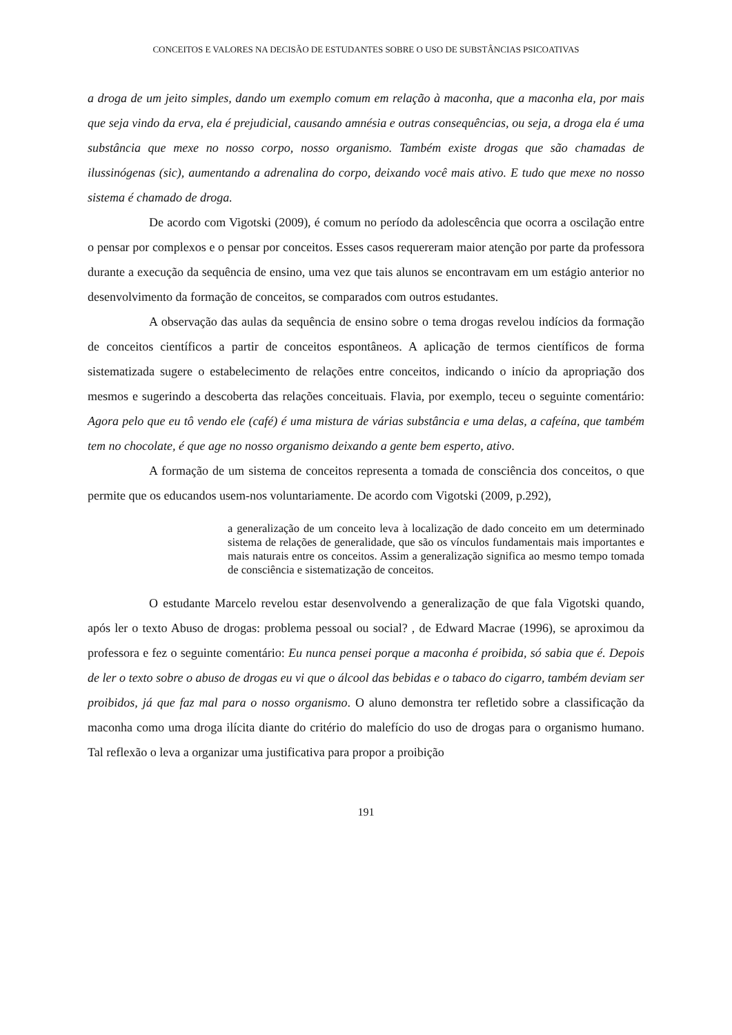CONCEITOS E VALORES NA DECISÃO DE ESTUDANTES SOBRE O USO DE SUBSTÂNCIAS PSICOATIVAS
a droga de um jeito simples, dando um exemplo comum em relação à maconha, que a maconha ela, por mais que seja vindo da erva, ela é prejudicial, causando amnésia e outras consequências, ou seja, a droga ela é uma substância que mexe no nosso corpo, nosso organismo. Também existe drogas que são chamadas de ilussinógenas (sic), aumentando a adrenalina do corpo, deixando você mais ativo. E tudo que mexe no nosso sistema é chamado de droga.
De acordo com Vigotski (2009), é comum no período da adolescência que ocorra a oscilação entre o pensar por complexos e o pensar por conceitos. Esses casos requereram maior atenção por parte da professora durante a execução da sequência de ensino, uma vez que tais alunos se encontravam em um estágio anterior no desenvolvimento da formação de conceitos, se comparados com outros estudantes.
A observação das aulas da sequência de ensino sobre o tema drogas revelou indícios da formação de conceitos científicos a partir de conceitos espontâneos. A aplicação de termos científicos de forma sistematizada sugere o estabelecimento de relações entre conceitos, indicando o início da apropriação dos mesmos e sugerindo a descoberta das relações conceituais. Flavia, por exemplo, teceu o seguinte comentário: Agora pelo que eu tô vendo ele (café) é uma mistura de várias substância e uma delas, a cafeína, que também tem no chocolate, é que age no nosso organismo deixando a gente bem esperto, ativo.
A formação de um sistema de conceitos representa a tomada de consciência dos conceitos, o que permite que os educandos usem-nos voluntariamente. De acordo com Vigotski (2009, p.292),
a generalização de um conceito leva à localização de dado conceito em um determinado sistema de relações de generalidade, que são os vínculos fundamentais mais importantes e mais naturais entre os conceitos. Assim a generalização significa ao mesmo tempo tomada de consciência e sistematização de conceitos.
O estudante Marcelo revelou estar desenvolvendo a generalização de que fala Vigotski quando, após ler o texto Abuso de drogas: problema pessoal ou social? , de Edward Macrae (1996), se aproximou da professora e fez o seguinte comentário: Eu nunca pensei porque a maconha é proibida, só sabia que é. Depois de ler o texto sobre o abuso de drogas eu vi que o álcool das bebidas e o tabaco do cigarro, também deviam ser proibidos, já que faz mal para o nosso organismo. O aluno demonstra ter refletido sobre a classificação da maconha como uma droga ilícita diante do critério do malefício do uso de drogas para o organismo humano. Tal reflexão o leva a organizar uma justificativa para propor a proibição
191